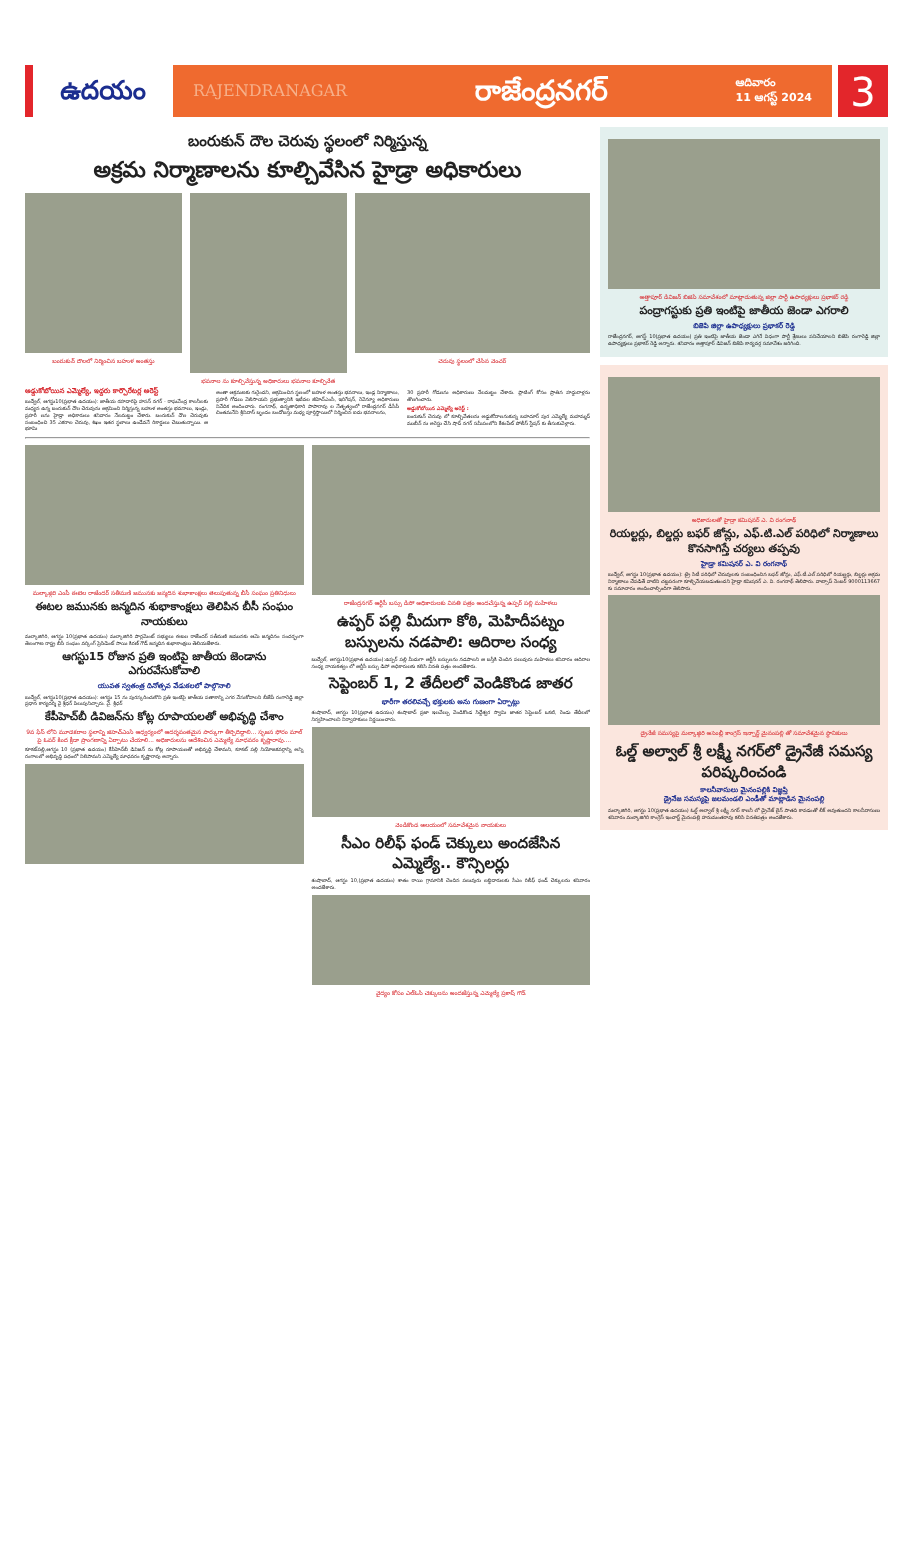ఉదయం
RAJENDRANAGAR రాజేంద్రనగర్ ఆదివారం
11 ఆగస్ట్ 2024
3
బంరుకున్ దౌల చెరువు స్థలంలో నిర్మిస్తున్న
అక్రమ నిర్మాణాలను కూల్చివేసిన హైడ్రా అధికారులు
బంరుకున్ దౌలలో నిర్మించిన బహుళ అంతస్తు
భవనాల ను కూల్చివేస్తున్న అధికారులు భవనాల కూల్చివేత
చెరువు స్థలంలో చేసిన వెంచర్
అడ్డుకోబోయిన ఎమ్మెల్యే, ఇద్దరు కార్పొరేటర్ల అరెస్ట్
బుద్వేల్, ఆగస్టు10(ప్రభాత ఉదయం): జాతీయ రహదారిపై హసన్ నగర్ - రాఘవేంద్ర కాలనీలకు మధ్యన ఉన్న బంరుకున్ దౌల చెరువును ఆక్రమించి నిర్మిస్తున్న బహుళ అంతస్తు భవనాలు, ఇండ్లు, ప్రహరీ లను హైడ్రా అధికారులు శనివారం నేలమట్టం చేశారు. బంరుకున్ దౌల చెరువుకు సంబంధించి 35 ఎకరాల చెరువు, శిఖం ఇతర స్థలాలు ఉండేవనే రికార్డులు చెబుతున్నాయి. ఆ భూమి
అంతా ఆక్రమణకు గురైందని, ఆక్రమించిన స్థలంలో బహుళ అంతస్తు భవనాలు, ఇండ్ల నిర్మాణాలు, ప్రహరీ గోడలు వెలిసాయని ప్రభుత్వానికి ఇటీవల జీహెచ్ఎంసీ, ఇరిగేషన్, రెవెన్యూ అధికారులు నివేదిక అందించారు. రంగనాథ్, ఉన్నతాధికారి పాపారావు ల నేతృత్వంలో రాజేంద్రనగర్ డీసీపీ చింతమనేని శ్రీనివాస్ బృందం బందోబస్తు మధ్య పూర్తిస్థాయిలో నిర్మించిన ఐదు భవనాలను,
30 ప్రహరీ గోడలను అధికారులు నేలమట్టం చేశారు. ప్లాటింగ్ కోసం ప్రాతిన హద్దురాళ్లను తొలగించారు.
అడ్డుకోబోయిన ఎమ్మెల్యే అరెస్ట్ :
బంరుకున్ చెరువు లో కూల్చివేతలను అడ్డుకోవాలనుకున్న బహదూర్ పుర ఎమ్మెల్యే మహమ్మద్ ముబీన్ ను అరెస్టు చేసి షాద్ నగర్ సమీపంలోని కేశంపేట్ పోలీస్ స్టేషన్ కు తీసుకువెళ్లారు.
మల్కాజ్గిరి ఎంపీ ఈటెల రాజేందర్ సతీమణి జమునకు జన్మదిన శుభాకాంక్షలు తెలుపుతున్న బీసీ సంఘం ప్రతినిధులు
ఈటల జమునకు జన్మదిన శుభాకాంక్షలు తెలిపిన బీసీ సంఘం నాయకులు
మల్కాజిగిరి, ఆగస్టు 10(ప్రభాత ఉదయం) మల్కాజిగిరి పార్లమెంట్ సభ్యులు ఈటల రాజేందర్ సతీమణి జమునకు ఆమె జన్మదినం సందర్భంగా తెలంగాణ రాష్ట్ర బీసీ సంఘం వర్కింగ్ ప్రెసిడెంట్ సాయి కిరణ్ గౌడ్ జన్మదిన శుభాకాంక్షలు తెలియజేశారు.
ఆగస్టు15 రోజున ప్రతి ఇంటిపై జాతీయ జెండాను ఎగురవేసుకోవాలి
యువత స్వతంత్ర దినోత్సవ వేడుకలలో పాల్గొనాలి
బుద్వేల్, ఆగస్టు10(ప్రభాత ఉదయం): ఆగస్టు 15 ను పురస్కరించుకొని ప్రతి ఇంటిపై జాతీయ పతాకాన్ని ఎగర వేసుకోవాలని బీజేపీ రంగారెడ్డి జిల్లా ప్రధాన కార్యదర్శి వై శ్రీధర్ పిలుపునిచ్చారు. వై. శ్రీధర్
కేపీహెచ్‌బీ డివిజన్‌ను కోట్ల రూపాయలతో అభివృద్ధి చేశాం
9వ ఫేస్ లోని మూడెకరాల స్థలాన్ని జిహెచ్ఎంసి ఆధ్వర్యంలో ఆదర్శవంతమైన పార్కుగా తీర్చిదిద్దాలి... సృజన ఫోరం మాల్ పై ఓవర్ కింద క్రీడా ప్రాంగణాన్ని ఏర్పాటు చేయాలి... అధికారులను ఆదేశించిన ఎమ్మెల్యే మాధవరం కృష్ణారావు....
కూకట్‌పల్లి,ఆగస్టు 10 (ప్రభాత ఉదయం) కేపీహెచ్‌బీ డివిజన్ ను కోట్ల రూపాయలతో అభివృద్ధి చేశామని, కూకట్ పల్లి నియోజకవర్గాన్ని అన్ని రంగాలలో అభివృద్ధి పథంలో నిలిపామని ఎమ్మెల్యే మాధవరం కృష్ణారావు అన్నారు.
రాజేంద్రనగర్ ఆర్టీసీ బస్సు డిపో అధికారులకు వినతి పత్రం అందచేస్తున్న ఉప్పర్ పల్లి మహిళలు
ఉప్పర్ పల్లి మీదుగా కోఠి, మెహిదీపట్నం బస్సులను నడపాలి: ఆదిరాల సంధ్య
బుద్వేల్, ఆగస్టు10(ప్రభాత ఉదయం):ఉప్పర్ పల్లి మీదుగా ఆర్టీసీ బస్సులను నడపాలని ఆ బస్తీకి చెందిన పలువురు మహిళలు శనివారం ఆదిరాల సంధ్య నాయకత్వం లో ఆర్టీసీ బస్సు డిపో అధికారులకు కలిసి వినతి పత్రం అందజేశారు.
సెప్టెంబర్ 1, 2 తేదీలలో వెండికొండ జాతర
భారీగా తరలివచ్చే భక్తులకు అను గుణంగా ఏర్పాట్లు
శంషాబాద్, ఆగస్టు 10(ప్రభాత ఉదయం) శంషాబాద్ ప్రజా ఇలవేల్పు వెండికొండ సిద్దేశ్వర స్వామి జాతర సెప్టెంబర్ ఒకటి, రెండు తేదీలలో నిర్వహించాలని నిర్వాహకులు నిర్ణయించారు.
వెండికొండ ఆలయంలో సమావేశమైన నాయకులు
సీఎం రిలీఫ్ ఫండ్ చెక్కులు అందజేసిన ఎమ్మెల్యే.. కౌన్సిలర్లు
శంషాబాద్, ఆగస్టు 10,(ప్రభాత ఉదయం) శాతం రాయి గ్రామానికి చెందిన పలువురు లబ్ధిదారులకు సీఎం రిలీఫ్ ఫండ్ చెక్కులను శనివారం అందజేశారు.
వైద్యం కోసం ఎల్ఓసి చెక్కులను అందజేస్తున్న ఎమ్మెల్యే ప్రకాష్ గౌడ్
అత్తాపూర్ డివిజన్ బిజెపి సమావేశంలో మాట్లాడుతున్న జిల్లా పార్టీ ఉపాధ్యక్షులు ప్రభాకర్ రెడ్డి
పంద్రాగస్టుకు ప్రతి ఇంటిపై జాతీయ జెండా ఎగరాలి
బిజెపి జిల్లా ఉపాధ్యక్షులు ప్రభాకర్ రెడ్డి
రాజేంద్రనగర్, ఆగస్ట్ 10(ప్రభాత ఉదయం) ప్రతి ఇంటిపై జాతీయ జెండా ఎగిరే విధంగా పార్టీ శ్రేణులు పనిచేయాలని బిజెపి రంగారెడ్డి జిల్లా ఉపాధ్యక్షులు ప్రభాకర్ రెడ్డి అన్నారు. శనివారం అత్తాపూర్ డివిజన్ బిజెపి కార్యవర్గ సమావేశం జరిగింది.
అధికారులతో హైడ్రా కమిషనర్ ఎ. వి రంగనాథ్
రియల్టర్లు, బిల్డర్లు బఫర్ జోన్లు, ఎఫ్.టి.ఎల్ పరిధిలో నిర్మాణాలు కొనసాగిస్తే చర్యలు తప్పవు
హైడ్రా కమిషనర్ ఎ. వి రంగనాథ్
బుద్వేల్, ఆగస్టు 10(ప్రభాత ఉదయం): ట్రై సిటీ పరిధిలో చెరువులకు సంబంధించిన బఫర్ జోన్లు, ఎఫ్.టీ.ఎల్ పరిధిలో రియల్టర్లు, బిల్డర్లు అక్రమ నిర్మాణాలు చేపడితే వాటిని చట్టపరంగా కూల్చివేయబడుతుందని హైడ్రా కమిషనర్ ఎ. వి. రంగనాథ్ తెలిపారు. వాట్సాప్ నెంబర్ 9000113667 కు సమాచారం అందించాల్సిందిగా తెలిపారు.
డ్రైనేజీ సమస్యపై మల్కాజ్గిరి అసెంబ్లీ కాంగ్రెస్ ఇన్చార్జ్ మైనంపల్లి తో సమావేశమైన స్థానికులు
ఓల్డ్ అల్వాల్ శ్రీ లక్ష్మీ నగర్‌లో డ్రైనేజీ సమస్య పరిష్కరించండి
కాలనీవాసులు మైనంపల్లికి విజ్ఞప్తి
డ్రైనేజ సమస్యపై జలమండలి ఎండీతో మాట్లాడిన మైనంపల్లి
మల్కాజిగిరి, ఆగస్టు 10(ప్రభాత ఉదయం) ఓల్డ్ అల్వాల్ శ్రీ లక్ష్మీ నగర్ కాలనీ లో డ్రైనేజ్ లైన్ పాతది కావడంతో లీక్ అవుతుందని కాలనీవాసులు శనివారం మల్కాజిగిరి కాంగ్రెస్ ఇంచార్జ్ మైనంపల్లి హనుమంతరావు కలిసి వినతిపత్రం అందజేశారు.